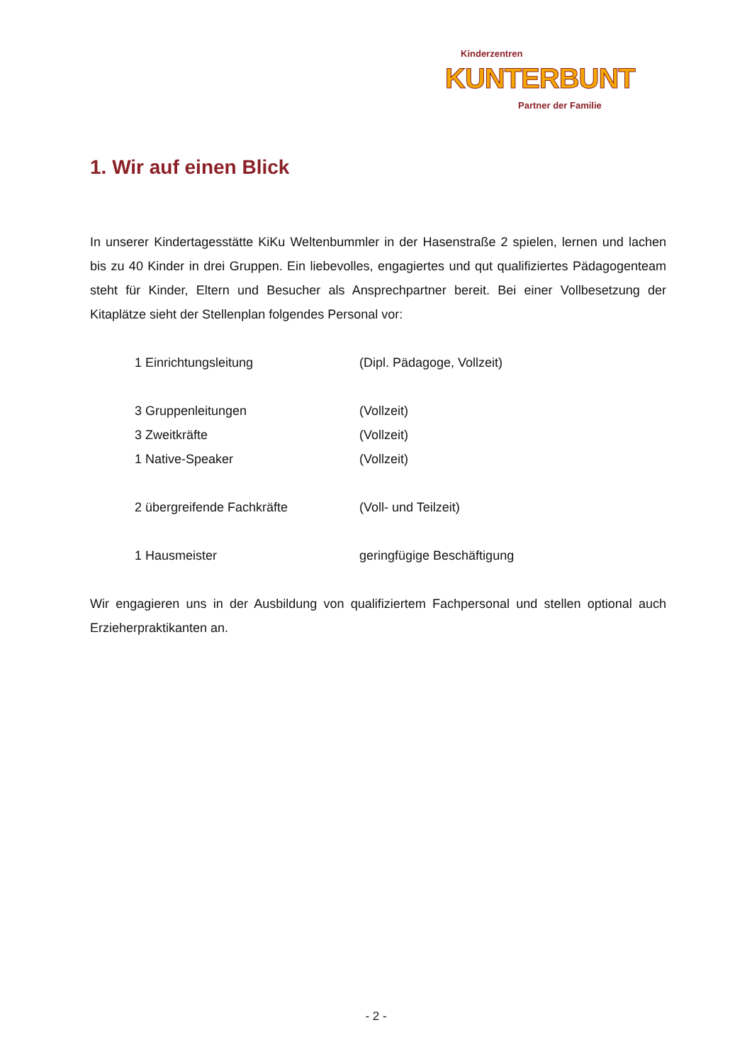Kinderzentren
KUNTERBUNT
Partner der Familie
1. Wir auf einen Blick
In unserer Kindertagesstätte KiKu Weltenbummler in der Hasenstraße 2 spielen, lernen und lachen bis zu 40 Kinder in drei Gruppen. Ein liebevolles, engagiertes und qut qualifiziertes Pädagogenteam steht für Kinder, Eltern und Besucher als Ansprechpartner bereit. Bei einer Vollbesetzung der Kitaplätze sieht der Stellenplan folgendes Personal vor:
1 Einrichtungsleitung (Dipl. Pädagoge, Vollzeit)
3 Gruppenleitungen (Vollzeit)
3 Zweitkräfte (Vollzeit)
1 Native-Speaker (Vollzeit)
2 übergreifende Fachkräfte (Voll- und Teilzeit)
1 Hausmeister geringfügige Beschäftigung
Wir engagieren uns in der Ausbildung von qualifiziertem Fachpersonal und stellen optional auch Erzieherpraktikanten an.
- 2 -